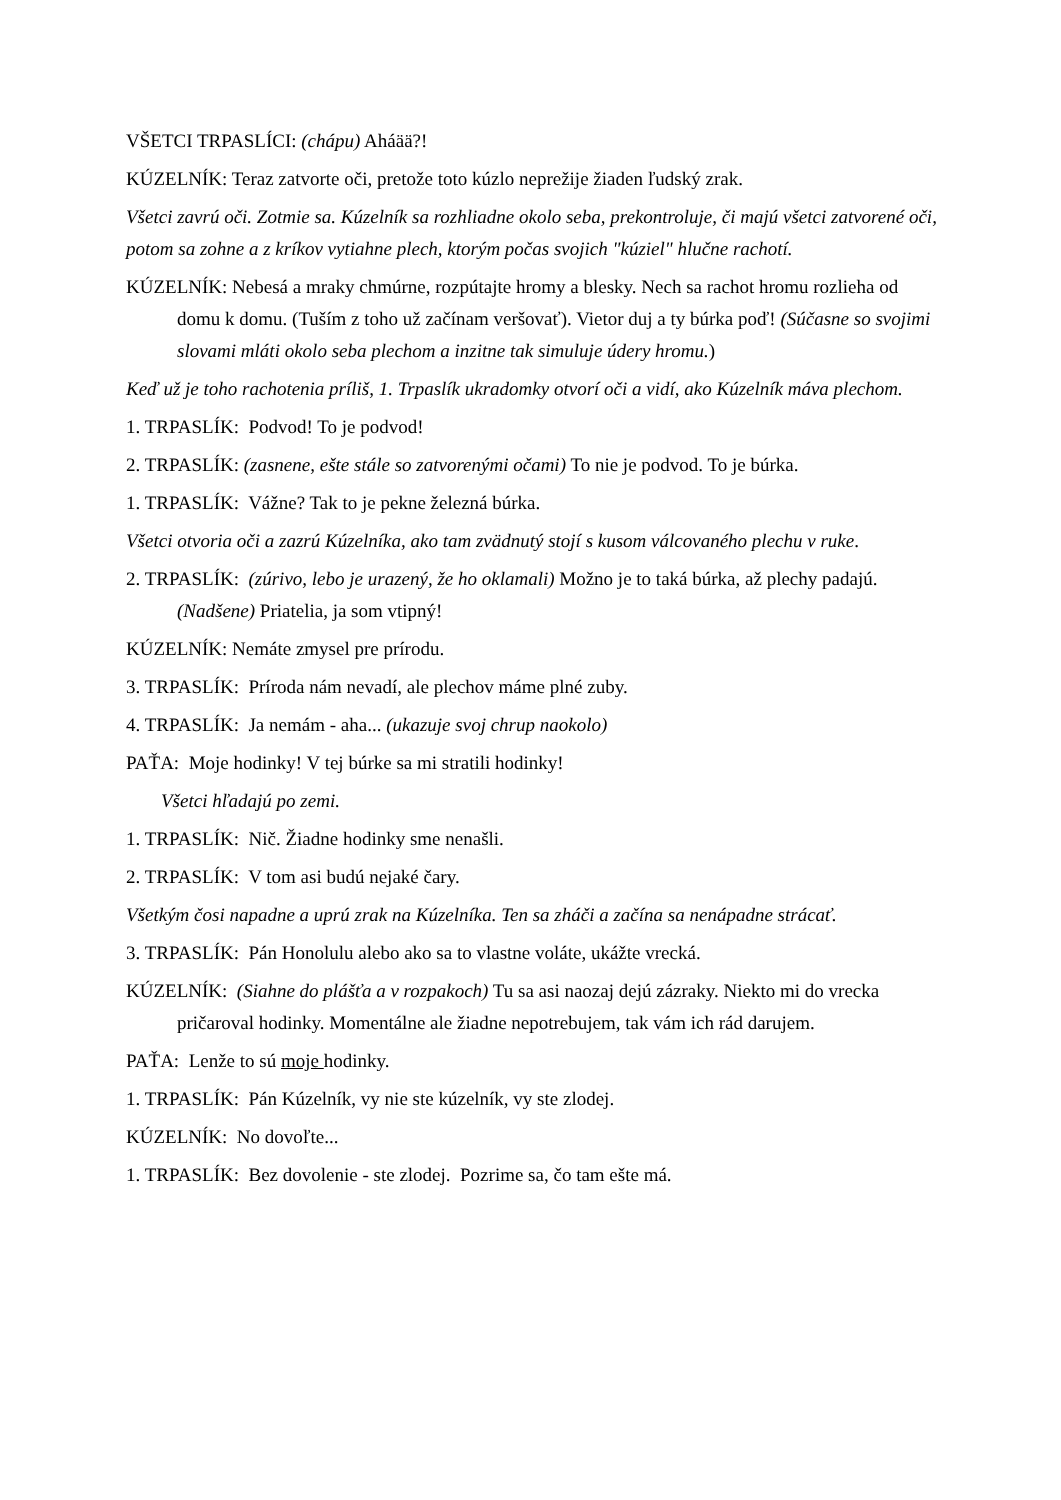VŠETCI TRPASLÍCI: (chápu) Aháää?!
KÚZELNÍK: Teraz zatvorte oči, pretože toto kúzlo neprežije žiaden ľudský zrak.
Všetci zavrú oči. Zotmie sa. Kúzelník sa rozhliadne okolo seba, prekontroluje, či majú všetci zatvorené oči, potom sa zohne a z kríkov vytiahne plech, ktorým počas svojich "kúziel" hlučne rachotí.
KÚZELNÍK: Nebesá a mraky chmúrne, rozpútajte hromy a blesky. Nech sa rachot hromu rozlieha od domu k domu. (Tuším z toho už začínam veršovať). Vietor duj a ty búrka poď! (Súčasne so svojimi slovami mláti okolo seba plechom a inzitne tak simuluje údery hromu.)
Keď už je toho rachotenia príliš, 1. Trpaslík ukradomky otvorí oči a vidí, ako Kúzelník máva plechom.
1. TRPASLÍK: Podvod! To je podvod!
2. TRPASLÍK: (zasnene, ešte stále so zatvorenými očami) To nie je podvod. To je búrka.
1. TRPASLÍK: Vážne? Tak to je pekne železná búrka.
Všetci otvoria oči a zazrú Kúzelníka, ako tam zvädnutý stojí s kusom válcovaného plechu v ruke.
2. TRPASLÍK: (zúrivo, lebo je urazený, že ho oklamali) Možno je to taká búrka, až plechy padajú. (Nadšene) Priatelia, ja som vtipný!
KÚZELNÍK: Nemáte zmysel pre prírodu.
3. TRPASLÍK: Príroda nám nevadí, ale plechov máme plné zuby.
4. TRPASLÍK: Ja nemám - aha... (ukazuje svoj chrup naokolo)
PAŤA: Moje hodinky! V tej búrke sa mi stratili hodinky!
Všetci hľadajú po zemi.
1. TRPASLÍK: Nič. Žiadne hodinky sme nenašli.
2. TRPASLÍK: V tom asi budú nejaké čary.
Všetkým čosi napadne a uprú zrak na Kúzelníka. Ten sa zháči a začína sa nenápadne strácať.
3. TRPASLÍK: Pán Honolulu alebo ako sa to vlastne voláte, ukážte vrecká.
KÚZELNÍK: (Siahne do plášťa a v rozpakoch) Tu sa asi naozaj dejú zázraky. Niekto mi do vrecka pričaroval hodinky. Momentálne ale žiadne nepotrebujem, tak vám ich rád darujem.
PAŤA: Lenže to sú moje hodinky.
1. TRPASLÍK: Pán Kúzelník, vy nie ste kúzelník, vy ste zlodej.
KÚZELNÍK: No dovoľte...
1. TRPASLÍK: Bez dovolenie - ste zlodej. Pozrime sa, čo tam ešte má.